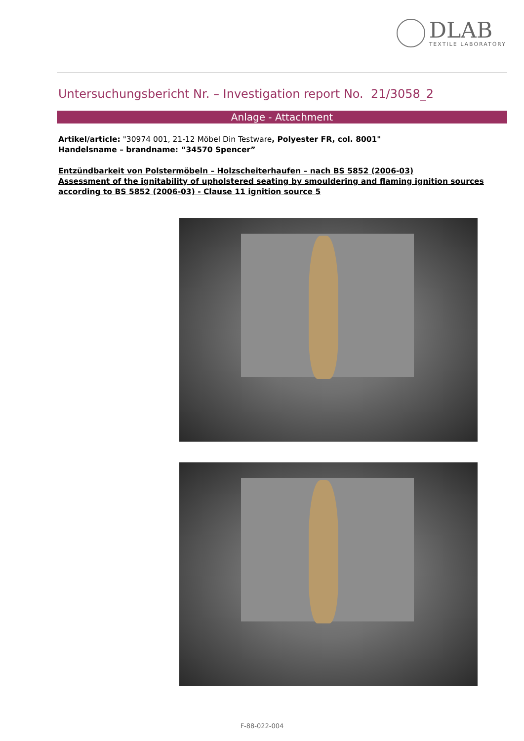DLAB
TEXTILE LABORATORY
Untersuchungsbericht Nr. – Investigation report No. 21/3058_2
Anlage - Attachment
Artikel/article: "30974 001, 21-12 Möbel Din Testware, Polyester FR, col. 8001"
Handelsname – brandname: “34570 Spencer”
Entzündbarkeit von Polstermöbeln – Holzscheiterhaufen – nach BS 5852 (2006-03)
Assessment of the ignitability of upholstered seating by smouldering and flaming ignition sources according to BS 5852 (2006-03) - Clause 11 ignition source 5
F-88-022-004